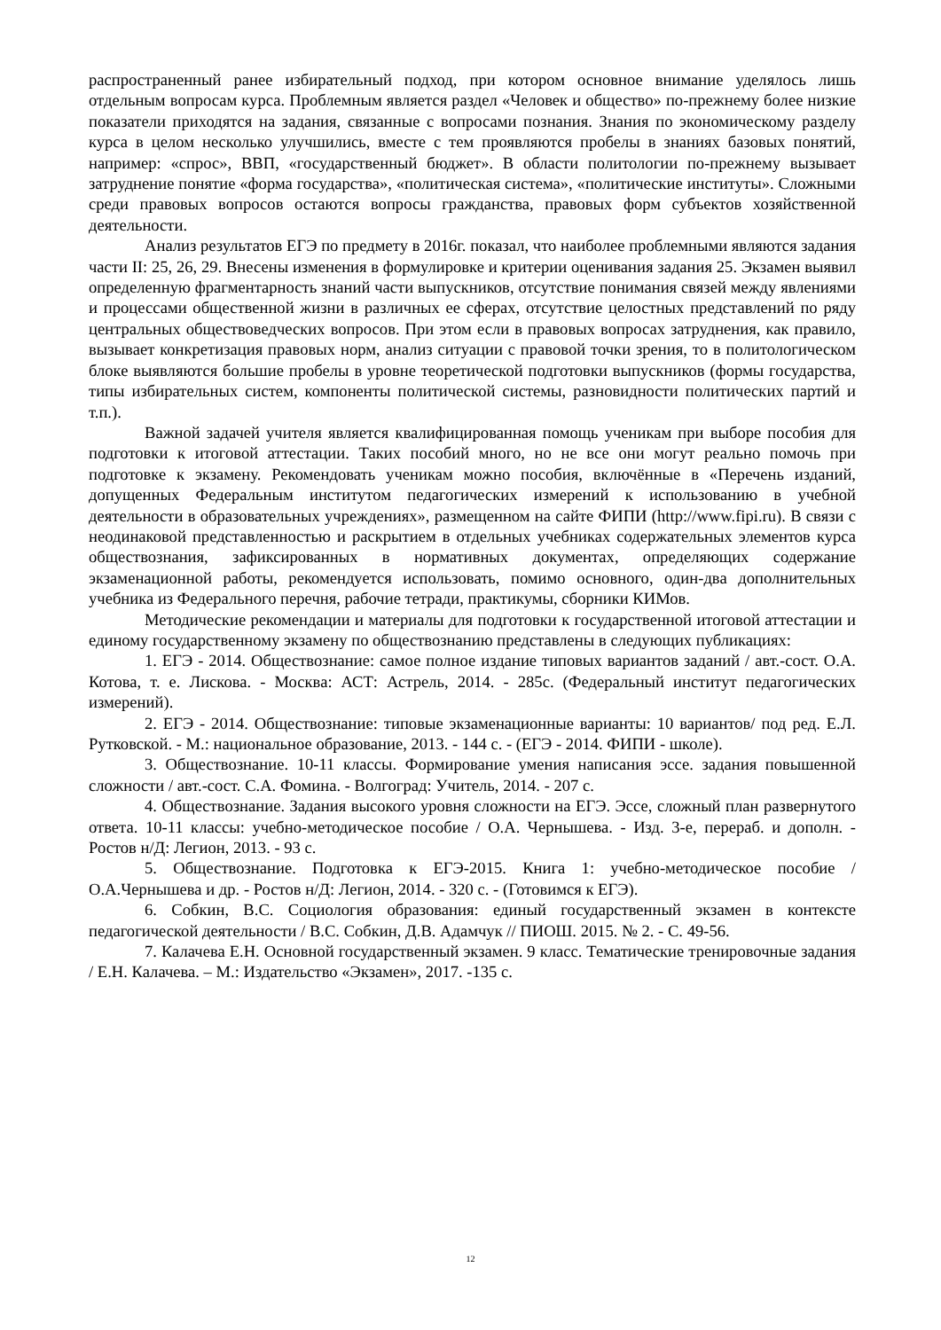распространенный ранее избирательный подход, при котором основное внимание уделялось лишь отдельным вопросам курса. Проблемным является раздел «Человек и общество» по-прежнему более низкие показатели приходятся на задания, связанные с вопросами познания. Знания по экономическому разделу курса в целом несколько улучшились, вместе с тем проявляются пробелы в знаниях базовых понятий, например: «спрос», ВВП, «государственный бюджет». В области политологии по-прежнему вызывает затруднение понятие «форма государства», «политическая система», «политические институты». Сложными среди правовых вопросов остаются вопросы гражданства, правовых форм субъектов хозяйственной деятельности.
Анализ результатов ЕГЭ по предмету в 2016г. показал, что наиболее проблемными являются задания части II: 25, 26, 29. Внесены изменения в формулировке и критерии оценивания задания 25. Экзамен выявил определенную фрагментарность знаний части выпускников, отсутствие понимания связей между явлениями и процессами общественной жизни в различных ее сферах, отсутствие целостных представлений по ряду центральных обществоведческих вопросов. При этом если в правовых вопросах затруднения, как правило, вызывает конкретизация правовых норм, анализ ситуации с правовой точки зрения, то в политологическом блоке выявляются большие пробелы в уровне теоретической подготовки выпускников (формы государства, типы избирательных систем, компоненты политической системы, разновидности политических партий и т.п.).
Важной задачей учителя является квалифицированная помощь ученикам при выборе пособия для подготовки к итоговой аттестации. Таких пособий много, но не все они могут реально помочь при подготовке к экзамену. Рекомендовать ученикам можно пособия, включённые в «Перечень изданий, допущенных Федеральным институтом педагогических измерений к использованию в учебной деятельности в образовательных учреждениях», размещенном на сайте ФИПИ (http://www.fipi.ru). В связи с неодинаковой представленностью и раскрытием в отдельных учебниках содержательных элементов курса обществознания, зафиксированных в нормативных документах, определяющих содержание экзаменационной работы, рекомендуется использовать, помимо основного, один-два дополнительных учебника из Федерального перечня, рабочие тетради, практикумы, сборники КИМов.
Методические рекомендации и материалы для подготовки к государственной итоговой аттестации и единому государственному экзамену по обществознанию представлены в следующих публикациях:
1. ЕГЭ - 2014. Обществознание: самое полное издание типовых вариантов заданий / авт.-сост. О.А. Котова, т. е. Лискова. - Москва: АСТ: Астрель, 2014. - 285с. (Федеральный институт педагогических измерений).
2. ЕГЭ - 2014. Обществознание: типовые экзаменационные варианты: 10 вариантов/ под ред. Е.Л. Рутковской. - М.: национальное образование, 2013. - 144 с. - (ЕГЭ - 2014. ФИПИ - школе).
3. Обществознание. 10-11 классы. Формирование умения написания эссе. задания повышенной сложности / авт.-сост. С.А. Фомина. - Волгоград: Учитель, 2014. - 207 с.
4. Обществознание. Задания высокого уровня сложности на ЕГЭ. Эссе, сложный план развернутого ответа. 10-11 классы: учебно-методическое пособие / О.А. Чернышева. - Изд. 3-е, перераб. и дополн. - Ростов н/Д: Легион, 2013. - 93 с.
5. Обществознание. Подготовка к ЕГЭ-2015. Книга 1: учебно-методическое пособие / О.А.Чернышева и др. - Ростов н/Д: Легион, 2014. - 320 с. - (Готовимся к ЕГЭ).
6. Собкин, В.С. Социология образования: единый государственный экзамен в контексте педагогической деятельности / В.С. Собкин, Д.В. Адамчук // ПИОШ. 2015. № 2. - С. 49-56.
7. Калачева Е.Н. Основной государственный экзамен. 9 класс. Тематические тренировочные задания / Е.Н. Калачева. – М.: Издательство «Экзамен», 2017. -135 с.
12